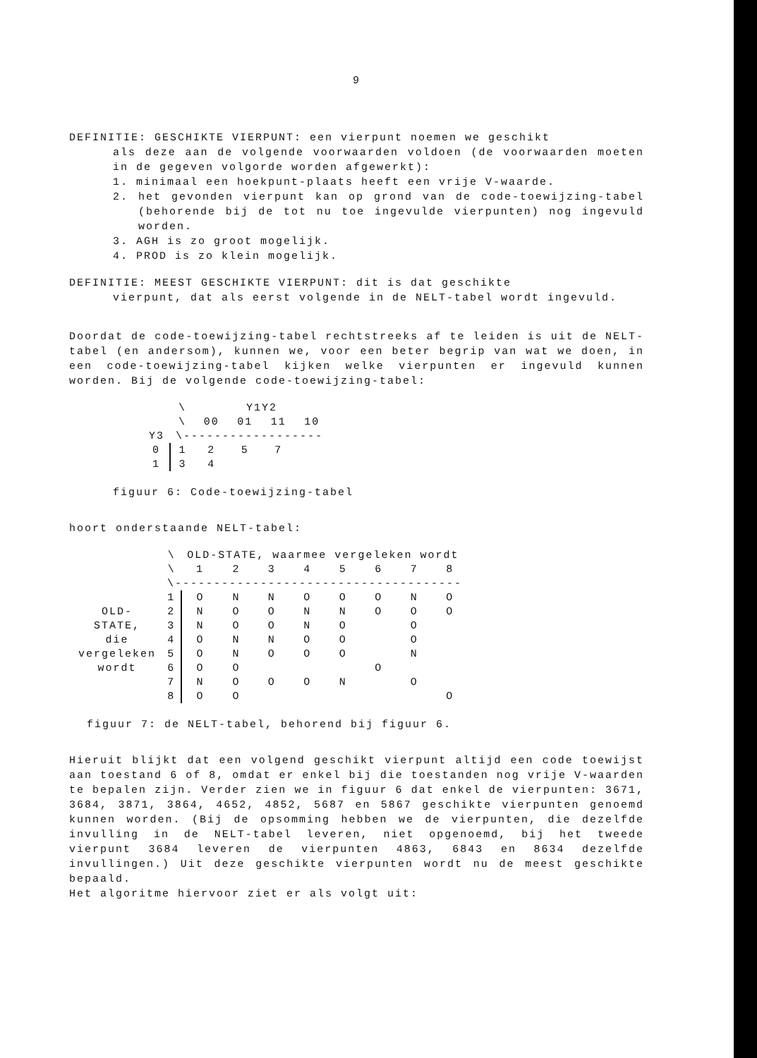9
DEFINITIE: GESCHIKTE VIERPUNT: een vierpunt noemen we geschikt
als deze aan de volgende voorwaarden voldoen (de voorwaarden moeten in de gegeven volgorde worden afgewerkt):
1. minimaal een hoekpunt-plaats heeft een vrije V-waarde.
2. het gevonden vierpunt kan op grond van de code-toewijzing-tabel (behorende bij de tot nu toe ingevulde vierpunten) nog ingevuld worden.
3. AGH is zo groot mogelijk.
4. PROD is zo klein mogelijk.
DEFINITIE: MEEST GESCHIKTE VIERPUNT: dit is dat geschikte
vierpunt, dat als eerst volgende in de NELT-tabel wordt ingevuld.
Doordat de code-toewijzing-tabel rechtstreeks af te leiden is uit de NELT-tabel (en andersom), kunnen we, voor een beter begrip van wat we doen, in een code-toewijzing-tabel kijken welke vierpunten er ingevuld kunnen worden. Bij de volgende code-toewijzing-tabel:
| | \ | Y1Y2 | | | |
| | \ | 00 | 01 | 11 | 10 |
| Y3 | \------------------ | | | | |
| 0 | 1 | 2 | 5 | 7 | |
| 1 | 3 | 4 | | | |
figuur 6: Code-toewijzing-tabel
hoort onderstaande NELT-tabel:
| | \ | OLD-STATE, waarmee vergeleken wordt | | | | | | | |
| | \ | 1 | 2 | 3 | 4 | 5 | 6 | 7 | 8 |
| | \------------------------------------- | | | | | | | | |
| | 1 | O | N | N | O | O | O | N | O |
| OLD- | 2 | N | O | O | N | N | O | O | O |
| STATE, | 3 | N | O | O | N | O | | O | |
| die | 4 | O | N | N | O | O | | O | |
| vergeleken | 5 | O | N | O | O | O | | N | |
| wordt | 6 | O | O | | | | O | | |
| | 7 | N | O | O | O | N | | O | |
| | 8 | O | O | | | | | | O |
figuur 7: de NELT-tabel, behorend bij figuur 6.
Hieruit blijkt dat een volgend geschikt vierpunt altijd een code toewijst aan toestand 6 of 8, omdat er enkel bij die toestanden nog vrije V-waarden te bepalen zijn. Verder zien we in figuur 6 dat enkel de vierpunten: 3671, 3684, 3871, 3864, 4652, 4852, 5687 en 5867 geschikte vierpunten genoemd kunnen worden. (Bij de opsomming hebben we de vierpunten, die dezelfde invulling in de NELT-tabel leveren, niet opgenoemd, bij het tweede vierpunt 3684 leveren de vierpunten 4863, 6843 en 8634 dezelfde invullingen.) Uit deze geschikte vierpunten wordt nu de meest geschikte bepaald.
Het algoritme hiervoor ziet er als volgt uit: